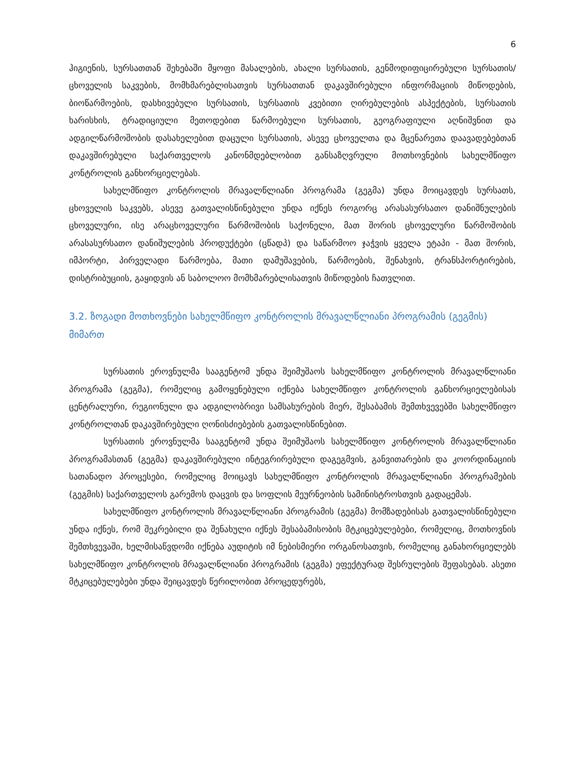6
ჰიგიენის, სურსათთან შეხებაში მყოფი მასალების, ახალი სურსათის, გენმოდიფიცირებული სურსათის/ცხოველის საკვების, მომხმარებლისათვის სურსათთან დაკავშირებული ინფორმაციის მიწოდების, ბიოწარმოების, დასხივებული სურსათის, სურსათის კვებითი ღირებულების ასპექტების, სურსათის ხარისხის, ტრადიციული მეთოდებით წარმოებული სურსათის, გეოგრაფიული აღნიშვნით და ადგილწარმოშობის დასახელებით დაცული სურსათის, ასევე ცხოველთა და მცენარეთა დაავადებებთან დაკავშირებული საქართველოს კანონმდებლობით განსაზღვრული მოთხოვნების სახელმწიფო კონტროლის განხორციელებას.
სახელმწიფო კონტროლის მრავალწლიანი პროგრამა (გეგმა) უნდა მოიცავდეს სურსათს, ცხოველის საკვებს, ასევე გათვალისწინებული უნდა იქნეს როგორც არასასურსათო დანიშნულების ცხოველური, ისე არაცხოველური წარმოშობის საქონელი, მათ შორის ცხოველური წარმოშობის არასასურსათო დანიშულების პროდუქტები (ცწადპ) და საწარმოო ჯაჭვის ყველა ეტაპი - მათ შორის, იმპორტი, პირველადი წარმოება, მათი დამუშავების, წარმოების, შენახვის, ტრანსპორტირების, დისტრიბუციის, გაყიდვის ან საბოლოო მომხმარებლისათვის მიწოდების ჩათვლით.
3.2. ზოგადი მოთხოვნები სახელმწიფო კონტროლის მრავალწლიანი პროგრამის (გეგმის) მიმართ
სურსათის ეროვნულმა სააგენტომ უნდა შეიმუშაოს სახელმწიფო კონტროლის მრავალწლიანი პროგრამა (გეგმა), რომელიც გამოყენებული იქნება სახელმწიფო კონტროლის განხორციელებისას ცენტრალური, რეგიონული და ადგილობრივი სამსახურების მიერ, შესაბამის შემთხვევებში სახელმწიფო კონტროლთან დაკავშირებული ღონისძიებების გათვალისწინებით.
სურსათის ეროვნულმა სააგენტომ უნდა შეიმუშაოს სახელმწიფო კონტროლის მრავალწლიანი პროგრამასთან (გეგმა) დაკავშირებული ინტეგრირებული დაგეგმვის, განვითარების და კოორდინაციის სათანადო პროცესები, რომელიც მოიცავს სახელმწიფო კონტროლის მრავალწლიანი პროგრამების (გეგმის) საქართველოს გარემოს დაცვის და სოფლის მეურნეობის სამინისტროსთვის გადაცემას.
სახელმწიფო კონტროლის მრავალწლიანი პროგრამის (გეგმა) მომზადებისას გათვალისწინებული უნდა იქნეს, რომ შეკრებილი და შენახული იქნეს შესაბამისობის მტკიცებულებები, რომელიც, მოთხოვნის შემთხვევაში, ხელმისაწვდომი იქნება აუდიტის იმ ნებისმიერი ორგანოსათვის, რომელიც განახორციელებს სახელმწიფო კონტროლის მრავალწლიანი პროგრამის (გეგმა) ეფექტურად შესრულების შეფასებას. ასეთი მტკიცებულებები უნდა შეიცავდეს წერილობით პროცედურებს,